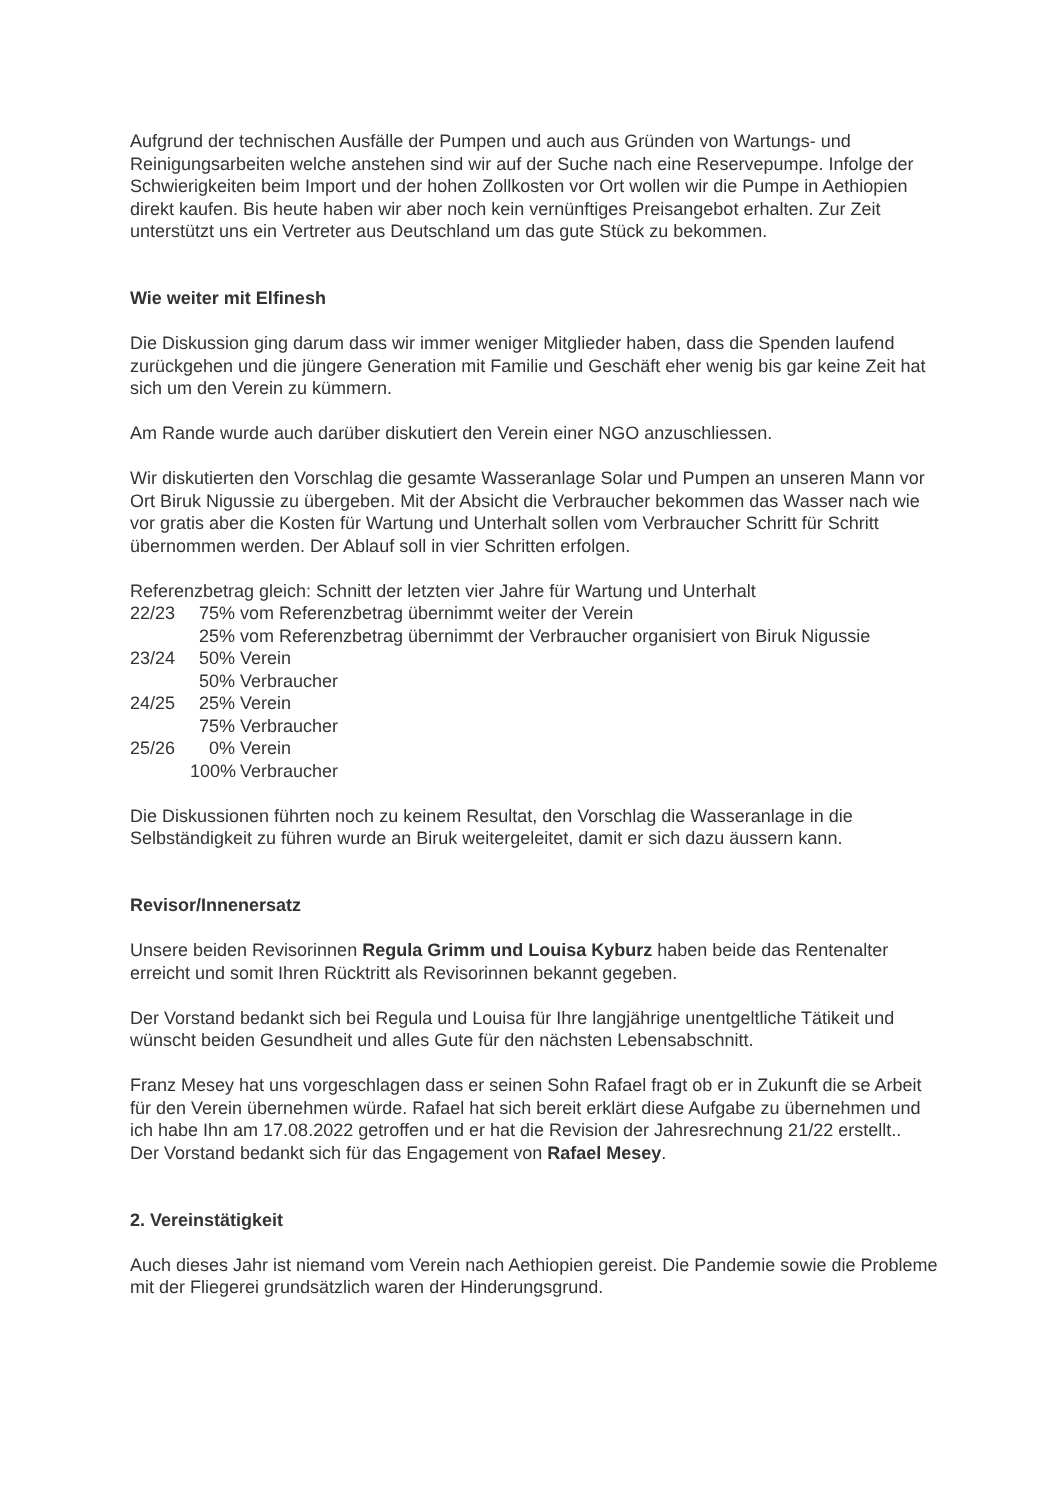Aufgrund der technischen Ausfälle der Pumpen und auch aus Gründen von Wartungs- und Reinigungsarbeiten welche anstehen sind wir auf der Suche nach eine Reservepumpe. Infolge der Schwierigkeiten beim Import und der hohen Zollkosten vor Ort wollen wir die Pumpe in Aethiopien direkt kaufen. Bis heute haben wir aber noch kein vernünftiges Preisangebot erhalten. Zur Zeit unterstützt uns ein Vertreter aus Deutschland um das gute Stück zu bekommen.
Wie weiter mit Elfinesh
Die Diskussion ging darum dass wir immer weniger Mitglieder haben, dass die Spenden laufend zurückgehen und die jüngere Generation mit Familie und Geschäft eher wenig bis gar keine Zeit hat sich um den Verein zu kümmern.
Am Rande wurde auch darüber diskutiert den Verein einer NGO anzuschliessen.
Wir diskutierten den Vorschlag die gesamte Wasseranlage Solar und Pumpen an unseren Mann vor Ort Biruk Nigussie zu übergeben. Mit der Absicht die Verbraucher bekommen das Wasser nach wie vor gratis aber die Kosten für Wartung und Unterhalt sollen vom Verbraucher Schritt für Schritt übernommen werden. Der Ablauf soll in vier Schritten erfolgen.
Referenzbetrag gleich: Schnitt der letzten vier Jahre für Wartung und Unterhalt
22/23 75% vom Referenzbetrag übernimmt weiter der Verein
25% vom Referenzbetrag übernimmt der Verbraucher organisiert von Biruk Nigussie
23/24 50% Verein
50% Verbraucher
24/25 25% Verein
75% Verbraucher
25/26 0% Verein
100% Verbraucher
Die Diskussionen führten noch zu keinem Resultat, den Vorschlag die Wasseranlage in die Selbständigkeit zu führen wurde an Biruk weitergeleitet, damit er sich dazu äussern kann.
Revisor/Innenersatz
Unsere beiden Revisorinnen Regula Grimm und Louisa Kyburz haben beide das Rentenalter erreicht und somit Ihren Rücktritt als Revisorinnen bekannt gegeben.
Der Vorstand bedankt sich bei Regula und Louisa für Ihre langjährige unentgeltliche Tätikeit und wünscht beiden Gesundheit und alles Gute für den nächsten Lebensabschnitt.
Franz Mesey hat uns vorgeschlagen dass er seinen Sohn Rafael fragt ob er in Zukunft die se Arbeit für den Verein übernehmen würde. Rafael hat sich bereit erklärt diese Aufgabe zu übernehmen und ich habe Ihn am 17.08.2022 getroffen und er hat die Revision der Jahresrechnung 21/22 erstellt..
Der Vorstand bedankt sich für das Engagement von Rafael Mesey.
2. Vereinstätigkeit
Auch dieses Jahr ist niemand vom Verein nach Aethiopien gereist. Die Pandemie sowie die Probleme mit der Fliegerei grundsätzlich waren der Hinderungsgrund.